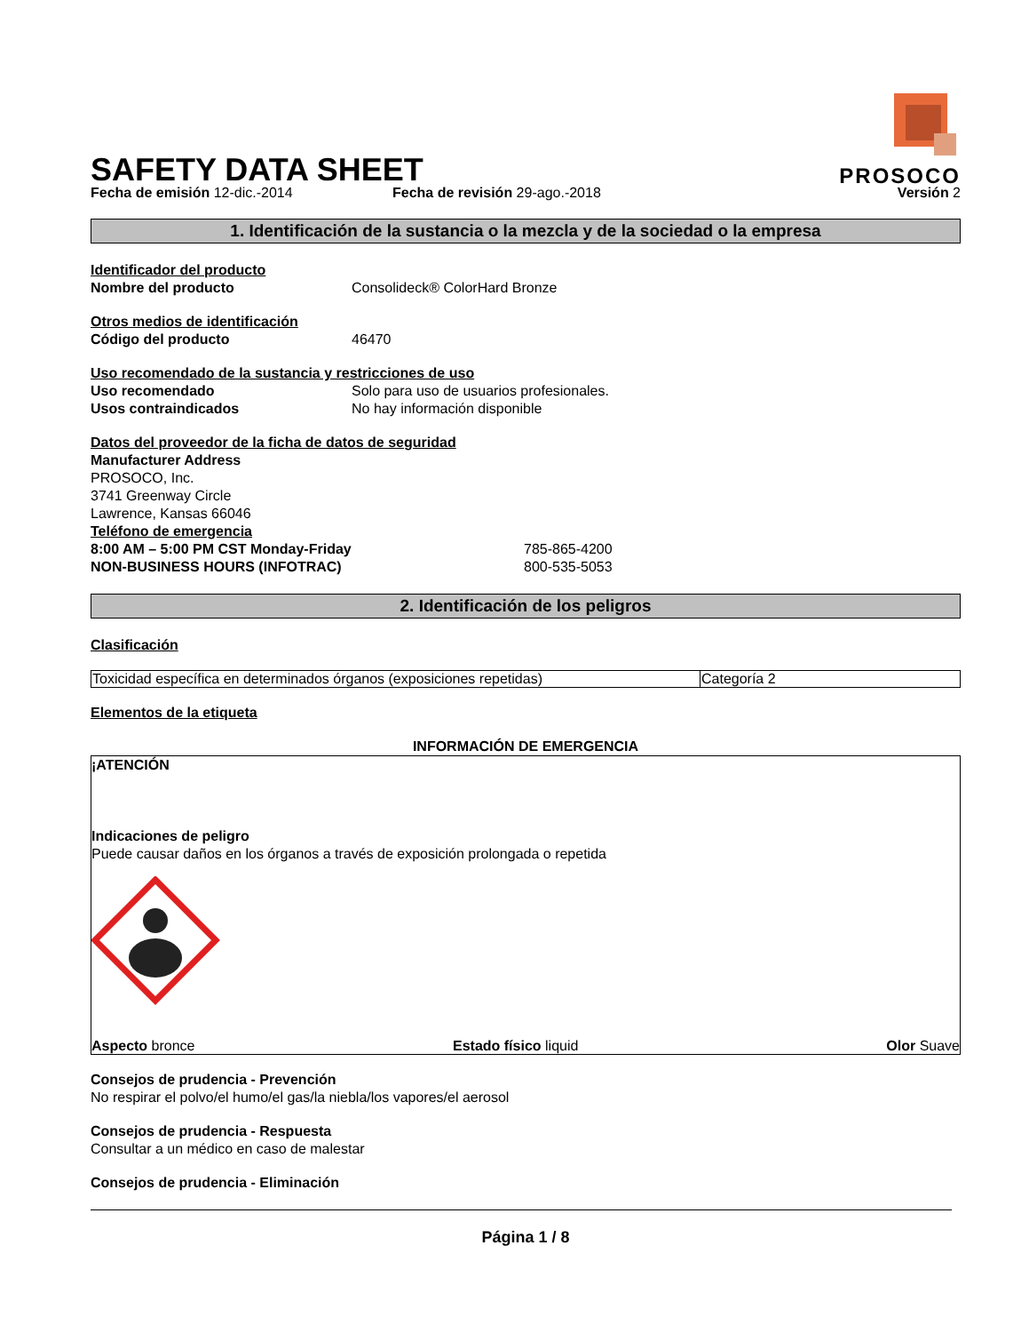SAFETY DATA SHEET
PROSOCO
Fecha de emisión 12-dic.-2014
Fecha de revisión 29-ago.-2018
Versión 2
1. Identificación de la sustancia o la mezcla y de la sociedad o la empresa
Identificador del producto
Nombre del producto Consolideck® ColorHard Bronze
Otros medios de identificación
Código del producto 46470
Uso recomendado de la sustancia y restricciones de uso
Uso recomendado Solo para uso de usuarios profesionales. Usos contraindicados No hay información disponible
Datos del proveedor de la ficha de datos de seguridad
Manufacturer Address
PROSOCO, Inc.
3741 Greenway Circle
Lawrence, Kansas 66046
Teléfono de emergencia
8:00 AM – 5:00 PM CST Monday-Friday 785-865-4200 NON-BUSINESS HOURS (INFOTRAC) 800-535-5053
2. Identificación de los peligros
Clasificación
| Toxicidad específica en determinados órganos (exposiciones repetidas) | Categoría 2 |
Elementos de la etiqueta
INFORMACIÓN DE EMERGENCIA
¡ATENCIÓN
Indicaciones de peligro
Puede causar daños en los órganos a través de exposición prolongada o repetida
Aspecto bronce
Estado físico liquid
Olor Suave
Consejos de prudencia - Prevención
No respirar el polvo/el humo/el gas/la niebla/los vapores/el aerosol
Consejos de prudencia - Respuesta
Consultar a un médico en caso de malestar
Consejos de prudencia - Eliminación
Página 1 / 8